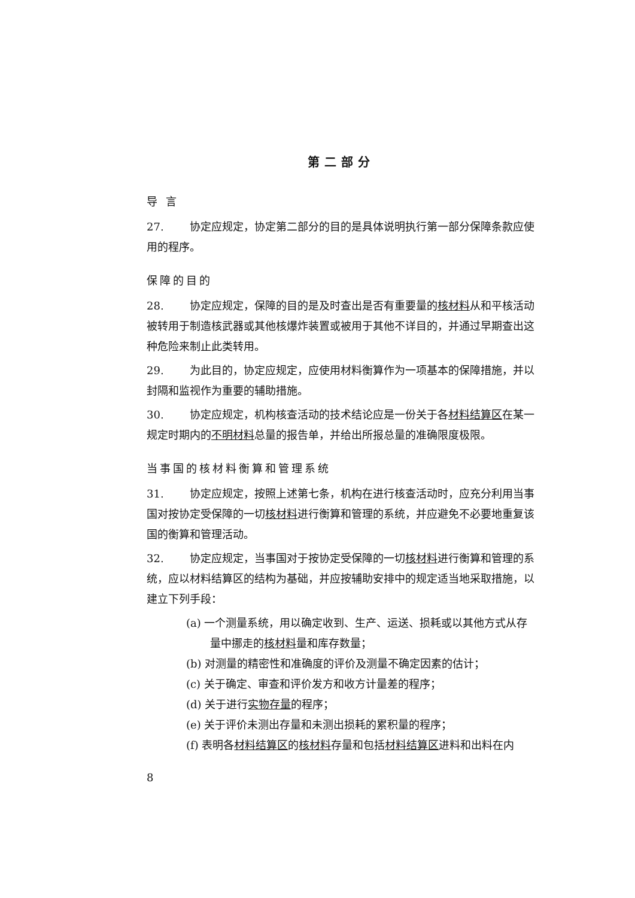第二部分
导 言
27. 协定应规定，协定第二部分的目的是具体说明执行第一部分保障条款应使用的程序。
保障的目的
28. 协定应规定，保障的目的是及时查出是否有重要量的核材料从和平核活动被转用于制造核武器或其他核爆炸装置或被用于其他不详目的，并通过早期查出这种危险来制止此类转用。
29. 为此目的，协定应规定，应使用材料衡算作为一项基本的保障措施，并以封隔和监视作为重要的辅助措施。
30. 协定应规定，机构核查活动的技术结论应是一份关于各材料结算区在某一规定时期内的不明材料总量的报告单，并给出所报总量的准确限度极限。
当事国的核材料衡算和管理系统
31. 协定应规定，按照上述第七条，机构在进行核查活动时，应充分利用当事国对按协定受保障的一切核材料进行衡算和管理的系统，并应避免不必要地重复该国的衡算和管理活动。
32. 协定应规定，当事国对于按协定受保障的一切核材料进行衡算和管理的系统，应以材料结算区的结构为基础，并应按辅助安排中的规定适当地采取措施，以建立下列手段：
(a) 一个测量系统，用以确定收到、生产、运送、损耗或以其他方式从存量中挪走的核材料量和库存数量；
(b) 对测量的精密性和准确度的评价及测量不确定因素的估计；
(c) 关于确定、审查和评价发方和收方计量差的程序；
(d) 关于进行实物存量的程序；
(e) 关于评价未测出存量和未测出损耗的累积量的程序；
(f) 表明各材料结算区的核材料存量和包括材料结算区进料和出料在内
8